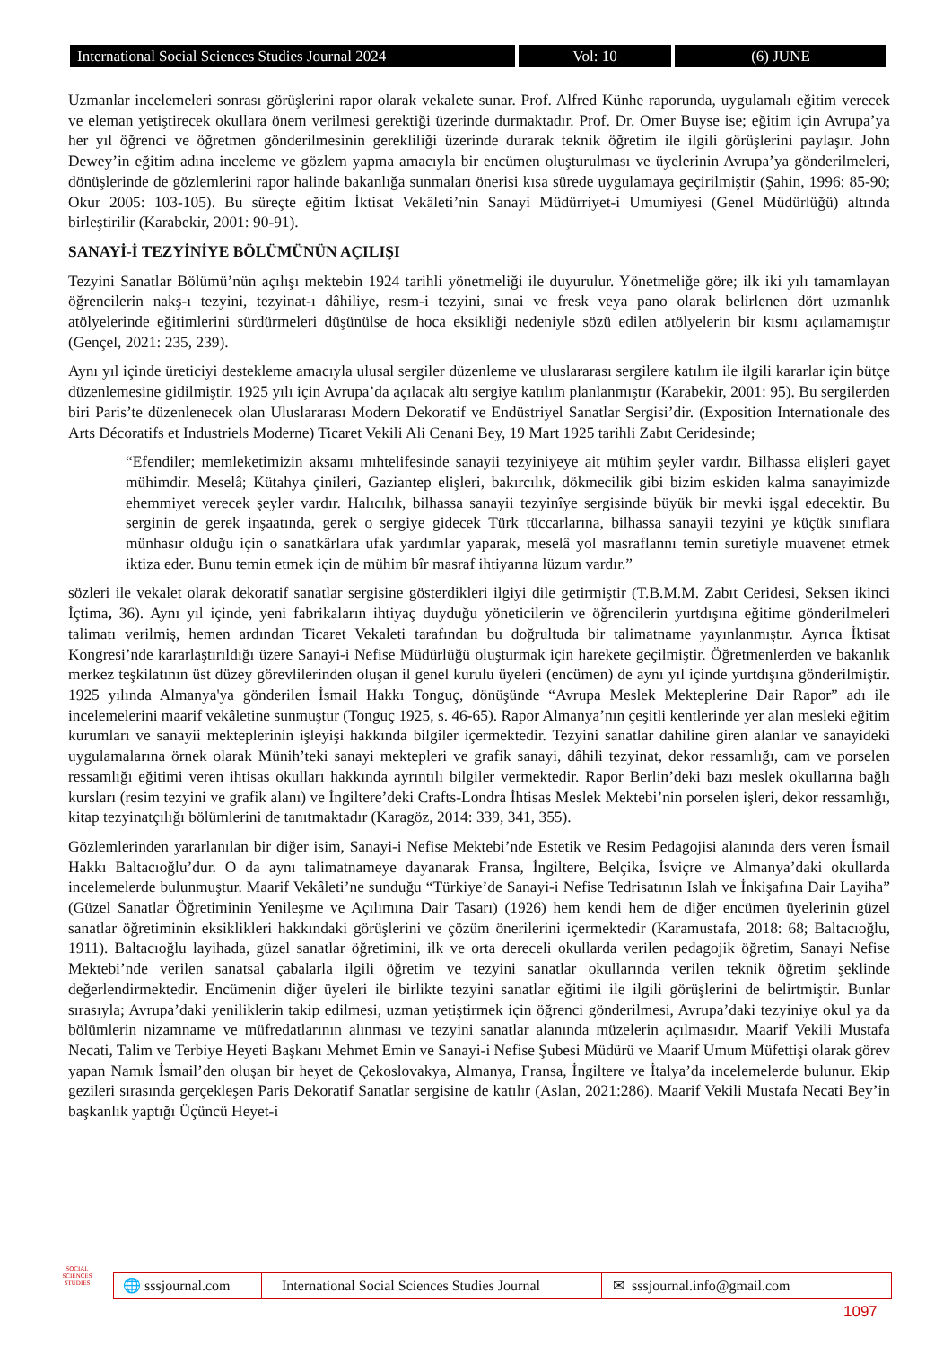International Social Sciences Studies Journal 2024
Vol: 10 (6) JUNE
Uzmanlar incelemeleri sonrası görüşlerini rapor olarak vekalete sunar. Prof. Alfred Künhe raporunda, uygulamalı eğitim verecek ve eleman yetiştirecek okullara önem verilmesi gerektiği üzerinde durmaktadır. Prof. Dr. Omer Buyse ise; eğitim için Avrupa’ya her yıl öğrenci ve öğretmen gönderilmesinin gerekliliği üzerinde durarak teknik öğretim ile ilgili görüşlerini paylaşır. John Dewey’in eğitim adına inceleme ve gözlem yapma amacıyla bir encümen oluşturulması ve üyelerinin Avrupa’ya gönderilmeleri, dönüşlerinde de gözlemlerini rapor halinde bakanlığa sunmaları önerisi kısa sürede uygulamaya geçirilmiştir (Şahin, 1996: 85-90; Okur 2005: 103-105). Bu süreçte eğitim İktisat Vekâleti’nin Sanayi Müdürriyet-i Umumiyesi (Genel Müdürlüğü) altında birleştirilir (Karabekir, 2001: 90-91).
SANAYİ-İ TEZYİNİYE BÖLÜMÜNÜN AÇILIŞI
Tezyini Sanatlar Bölümü’nün açılışı mektebin 1924 tarihli yönetmeliği ile duyurulur. Yönetmeliğe göre; ilk iki yılı tamamlayan öğrencilerin nakş-ı tezyini, tezyinat-ı dâhiliye, resm-i tezyini, sınai ve fresk veya pano olarak belirlenen dört uzmanlık atölyelerinde eğitimlerini sürdürmeleri düşünülse de hoca eksikliği nedeniyle sözü edilen atölyelerin bir kısmı açılamamıştır (Gençel, 2021: 235, 239).
Aynı yıl içinde üreticiyi destekleme amacıyla ulusal sergiler düzenleme ve uluslararası sergilere katılım ile ilgili kararlar için bütçe düzenlemesine gidilmiştir. 1925 yılı için Avrupa’da açılacak altı sergiye katılım planlanmıştır (Karabekir, 2001: 95). Bu sergilerden biri Paris’te düzenlenecek olan Uluslararası Modern Dekoratif ve Endüstriyel Sanatlar Sergisi’dir. (Exposition Internationale des Arts Décoratifs et Industriels Moderne) Ticaret Vekili Ali Cenani Bey, 19 Mart 1925 tarihli Zabıt Ceridesinde;
“Efendiler; memleketimizin aksamı mıhtelifesinde sanayii tezyiniyeye ait mühim şeyler vardır. Bilhassa elişleri gayet mühimdir. Meselâ; Kütahya çinileri, Gaziantep elişleri, bakırcılık, dökmecilik gibi bizim eskiden kalma sanayimizde ehemmiyet verecek şeyler vardır. Halıcılık, bilhassa sanayii tezyinîye sergisinde büyük bir mevki işgal edecektir. Bu serginin de gerek inşaatında, gerek o sergiye gidecek Türk tüccarlarına, bilhassa sanayii tezyini ye küçük sınıflara münhasır olduğu için o sanatkârlara ufak yardımlar yaparak, meselâ yol masraflannı temin suretiyle muavenet etmek iktiza eder. Bunu temin etmek için de mühim bîr masraf ihtiyarına lüzum vardır.”
sözleri ile vekalet olarak dekoratif sanatlar sergisine gösterdikleri ilgiyi dile getirmiştir (T.B.M.M. Zabıt Ceridesi, Seksen ikinci İçtima, 36). Aynı yıl içinde, yeni fabrikaların ihtiyaç duyduğu yöneticilerin ve öğrencilerin yurtdışına eğitime gönderilmeleri talimatı verilmiş, hemen ardından Ticaret Vekaleti tarafından bu doğrultuda bir talimatname yayınlanmıştır. Ayrıca İktisat Kongresi’nde kararlaştırıldığı üzere Sanayi-i Nefise Müdürlüğü oluşturmak için harekete geçilmiştir. Öğretmenlerden ve bakanlık merkez teşkilatının üst düzey görevlilerinden oluşan il genel kurulu üyeleri (encümen) de aynı yıl içinde yurtdışına gönderilmiştir. 1925 yılında Almanya'ya gönderilen İsmail Hakkı Tonguç, dönüşünde “Avrupa Meslek Mekteplerine Dair Rapor” adı ile incelemelerini maarif vekâletine sunmuştur (Tonguç 1925, s. 46-65). Rapor Almanya’nın çeşitli kentlerinde yer alan mesleki eğitim kurumları ve sanayii mekteplerinin işleyişi hakkında bilgiler içermektedir. Tezyini sanatlar dahiline giren alanlar ve sanayideki uygulamalarına örnek olarak Münih’teki sanayi mektepleri ve grafik sanayi, dâhili tezyinat, dekor ressamlığı, cam ve porselen ressamlığı eğitimi veren ihtisas okulları hakkında ayrıntılı bilgiler vermektedir. Rapor Berlin’deki bazı meslek okullarına bağlı kursları (resim tezyini ve grafik alanı) ve İngiltere’deki Crafts-Londra İhtisas Meslek Mektebi’nin porselen işleri, dekor ressamlığı, kitap tezyinatçılığı bölümlerini de tanıtmaktadır (Karagöz, 2014: 339, 341, 355).
Gözlemlerinden yararlanılan bir diğer isim, Sanayi-i Nefise Mektebi’nde Estetik ve Resim Pedagojisi alanında ders veren İsmail Hakkı Baltacıoğlu’dur. O da aynı talimatnameye dayanarak Fransa, İngiltere, Belçika, İsviçre ve Almanya’daki okullarda incelemelerde bulunmuştur. Maarif Vekâleti’ne sunduğu “Türkiye’de Sanayi-i Nefise Tedrisatının Islah ve İnkişafına Dair Layiha” (Güzel Sanatlar Öğretiminin Yenileşme ve Açılımına Dair Tasarı) (1926) hem kendi hem de diğer encümen üyelerinin güzel sanatlar öğretiminin eksiklikleri hakkındaki görüşlerini ve çözüm önerilerini içermektedir (Karamustafa, 2018: 68; Baltacıoğlu, 1911). Baltacıoğlu layihada, güzel sanatlar öğretimini, ilk ve orta dereceli okullarda verilen pedagojik öğretim, Sanayi Nefise Mektebi’nde verilen sanatsal çabalarla ilgili öğretim ve tezyini sanatlar okullarında verilen teknik öğretim şeklinde değerlendirmektedir. Encümenin diğer üyeleri ile birlikte tezyini sanatlar eğitimi ile ilgili görüşlerini de belirtmiştir. Bunlar sırasıyla; Avrupa’daki yeniliklerin takip edilmesi, uzman yetiştirmek için öğrenci gönderilmesi, Avrupa’daki tezyiniye okul ya da bölümlerin nizamname ve müfredatlarının alınması ve tezyini sanatlar alanında müzelerin açılmasıdır. Maarif Vekili Mustafa Necati, Talim ve Terbiye Heyeti Başkanı Mehmet Emin ve Sanayi-i Nefise Şubesi Müdürü ve Maarif Umum Müfettişi olarak görev yapan Namık İsmail’den oluşan bir heyet de Çekoslovakya, Almanya, Fransa, İngiltere ve İtalya’da incelemelerde bulunur. Ekip gezileri sırasında gerçekleşen Paris Dekoratif Sanatlar sergisine de katılır (Aslan, 2021:286). Maarif Vekili Mustafa Necati Bey’in başkanlık yaptığı Üçüncü Heyet-i
SOCIAL
SCIENCES STUDIES
🌐 sssjournal.com
International Social Sciences Studies Journal
✉ sssjournal.info@gmail.com
1097